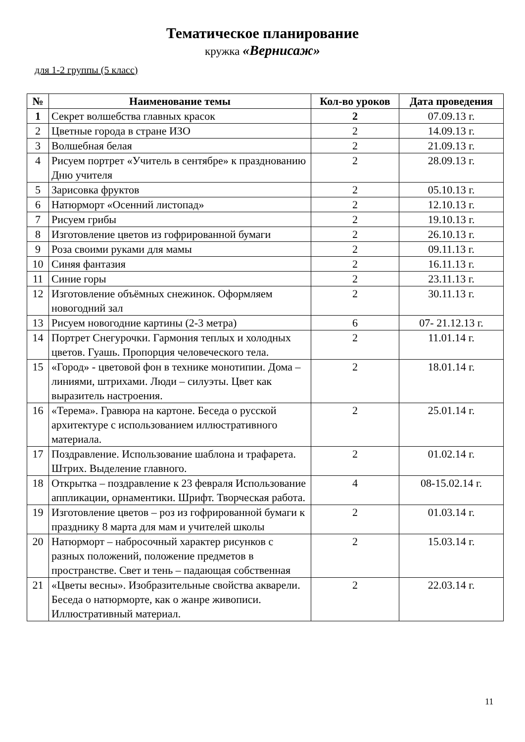Тематическое планирование
кружка «Вернисаж»
для 1-2 группы (5 класс)
| № | Наименование темы | Кол-во уроков | Дата проведения |
| --- | --- | --- | --- |
| 1 | Секрет волшебства главных красок | 2 | 07.09.13 г. |
| 2 | Цветные города в стране ИЗО | 2 | 14.09.13 г. |
| 3 | Волшебная белая | 2 | 21.09.13 г. |
| 4 | Рисуем портрет «Учитель в сентябре» к празднованию Дню учителя | 2 | 28.09.13 г. |
| 5 | Зарисовка фруктов | 2 | 05.10.13 г. |
| 6 | Натюрморт «Осенний листопад» | 2 | 12.10.13 г. |
| 7 | Рисуем грибы | 2 | 19.10.13 г. |
| 8 | Изготовление цветов из гофрированной бумаги | 2 | 26.10.13 г. |
| 9 | Роза своими руками для мамы | 2 | 09.11.13 г. |
| 10 | Синяя фантазия | 2 | 16.11.13 г. |
| 11 | Синие горы | 2 | 23.11.13 г. |
| 12 | Изготовление объёмных снежинок. Оформляем новогодний зал | 2 | 30.11.13 г. |
| 13 | Рисуем новогодние картины (2-3 метра) | 6 | 07- 21.12.13 г. |
| 14 | Портрет Снегурочки. Гармония теплых и холодных цветов. Гуашь. Пропорция человеческого тела. | 2 | 11.01.14 г. |
| 15 | «Город» - цветовой фон в технике монотипии. Дома – линиями, штрихами. Люди – силуэты. Цвет как выразитель настроения. | 2 | 18.01.14 г. |
| 16 | «Терема». Гравюра на картоне. Беседа о русской архитектуре с использованием иллюстративного материала. | 2 | 25.01.14 г. |
| 17 | Поздравление. Использование шаблона и трафарета. Штрих. Выделение главного. | 2 | 01.02.14 г. |
| 18 | Открытка – поздравление к 23 февраля Использование аппликации, орнаментики. Шрифт. Творческая работа. | 4 | 08-15.02.14 г. |
| 19 | Изготовление цветов – роз из гофрированной бумаги к празднику 8 марта для мам и учителей школы | 2 | 01.03.14 г. |
| 20 | Натюрморт – набросочный характер рисунков с разных положений, положение предметов в пространстве. Свет и тень – падающая собственная | 2 | 15.03.14 г. |
| 21 | «Цветы весны». Изобразительные свойства акварели. Беседа о натюрморте, как о жанре живописи. Иллюстративный материал. | 2 | 22.03.14 г. |
11